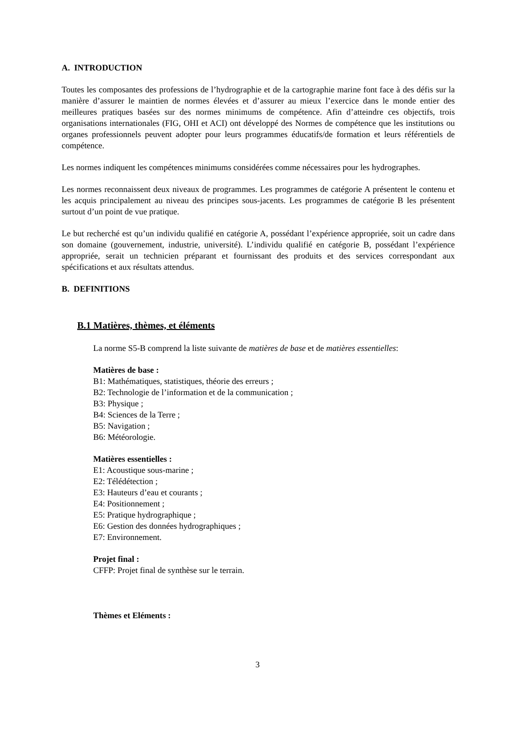A. INTRODUCTION
Toutes les composantes des professions de l’hydrographie et de la cartographie marine font face à des défis sur la manière d’assurer le maintien de normes élevées et d’assurer au mieux l’exercice dans le monde entier des meilleures pratiques basées sur des normes minimums de compétence. Afin d’atteindre ces objectifs, trois organisations internationales (FIG, OHI et ACI) ont développé des Normes de compétence que les institutions ou organes professionnels peuvent adopter pour leurs programmes éducatifs/de formation et leurs référentiels de compétence.
Les normes indiquent les compétences minimums considérées comme nécessaires pour les hydrographes.
Les normes reconnaissent deux niveaux de programmes. Les programmes de catégorie A présentent le contenu et les acquis principalement au niveau des principes sous-jacents. Les programmes de catégorie B les présentent surtout d’un point de vue pratique.
Le but recherché est qu’un individu qualifié en catégorie A, possédant l’expérience appropriée, soit un cadre dans son domaine (gouvernement, industrie, université). L’individu qualifié en catégorie B, possédant l’expérience appropriée, serait un technicien préparant et fournissant des produits et des services correspondant aux spécifications et aux résultats attendus.
B. DEFINITIONS
B.1 Matières, thèmes, et éléments
La norme S5-B comprend la liste suivante de matières de base et de matières essentielles:
Matières de base :
B1: Mathématiques, statistiques, théorie des erreurs ;
B2: Technologie de l’information et de la communication ;
B3: Physique ;
B4: Sciences de la Terre ;
B5: Navigation ;
B6: Météorologie.
Matières essentielles :
E1: Acoustique sous-marine ;
E2: Télédétection ;
E3: Hauteurs d’eau et courants ;
E4: Positionnement ;
E5: Pratique hydrographique ;
E6: Gestion des données hydrographiques ;
E7: Environnement.
Projet final :
CFFP: Projet final de synthèse sur le terrain.
Thèmes et Eléments :
3